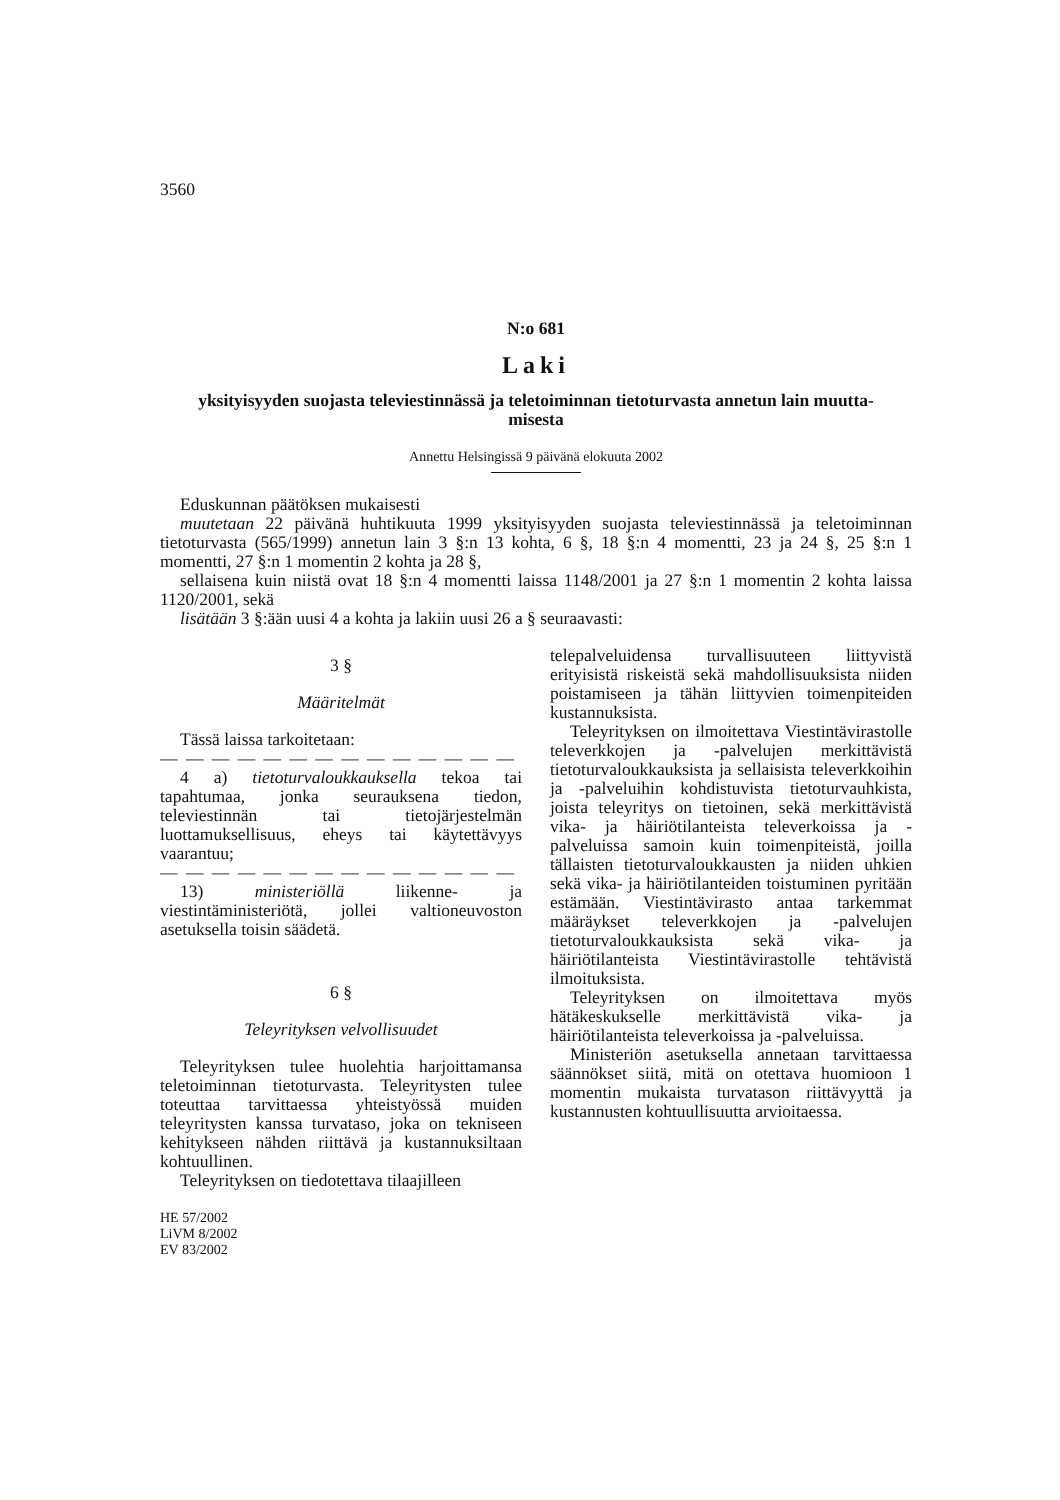3560
N:o 681
Laki
yksityisyyden suojasta televiestinnässä ja teletoiminnan tietoturvasta annetun lain muutta-
misesta
Annettu Helsingissä 9 päivänä elokuuta 2002
Eduskunnan päätöksen mukaisesti
muutetaan 22 päivänä huhtikuuta 1999 yksityisyyden suojasta televiestinnässä ja teletoiminnan tietoturvasta (565/1999) annetun lain 3 §:n 13 kohta, 6 §, 18 §:n 4 momentti, 23 ja 24 §, 25 §:n 1 momentti, 27 §:n 1 momentin 2 kohta ja 28 §,
sellaisena kuin niistä ovat 18 §:n 4 momentti laissa 1148/2001 ja 27 §:n 1 momentin 2 kohta laissa 1120/2001, sekä
lisätään 3 §:ään uusi 4 a kohta ja lakiin uusi 26 a § seuraavasti:
3 §
Määritelmät
Tässä laissa tarkoitetaan:
— — — — — — — — — — — — — —
4 a) tietoturvaloukkauksella tekoa tai tapahtumaa, jonka seurauksena tiedon, televiestinnän tai tietojärjestelmän luottamuksellisuus, eheys tai käytettävyys vaarantuu;
— — — — — — — — — — — — — —
13) ministeriöllä liikenne- ja viestintäministeriötä, jollei valtioneuvoston asetuksella toisin säädetä.
6 §
Teleyrityksen velvollisuudet
Teleyrityksen tulee huolehtia harjoittamansa teletoiminnan tietoturvasta. Teleyritysten tulee toteuttaa tarvittaessa yhteistyössä muiden teleyritysten kanssa turvataso, joka on tekniseen kehitykseen nähden riittävä ja kustannuksiltaan kohtuullinen.
Teleyrityksen on tiedotettava tilaajilleen
HE 57/2002
LiVM 8/2002
EV 83/2002
telepalveluidensa turvallisuuteen liittyvistä erityisistä riskeistä sekä mahdollisuuksista niiden poistamiseen ja tähän liittyvien toimenpiteiden kustannuksista.
Teleyrityksen on ilmoitettava Viestintävirastolle televerkkojen ja -palvelujen merkittävistä tietoturvaloukkauksista ja sellaisista televerkkoihin ja -palveluihin kohdistuvista tietoturvauhkista, joista teleyritys on tietoinen, sekä merkittävistä vika- ja häiriötilanteista televerkoissa ja -palveluissa samoin kuin toimenpiteistä, joilla tällaisten tietoturvaloukkausten ja niiden uhkien sekä vika- ja häiriötilanteiden toistuminen pyritään estämään. Viestintävirasto antaa tarkemmat määräykset televerkkojen ja -palvelujen tietoturvaloukkauksista sekä vika- ja häiriötilanteista Viestintävirastolle tehtävistä ilmoituksista.
Teleyrityksen on ilmoitettava myös hätäkeskukselle merkittävistä vika- ja häiriötilanteista televerkoissa ja -palveluissa.
Ministeriön asetuksella annetaan tarvittaessa säännökset siitä, mitä on otettava huomioon 1 momentin mukaista turvatason riittävyyttä ja kustannusten kohtuullisuutta arvioitaessa.